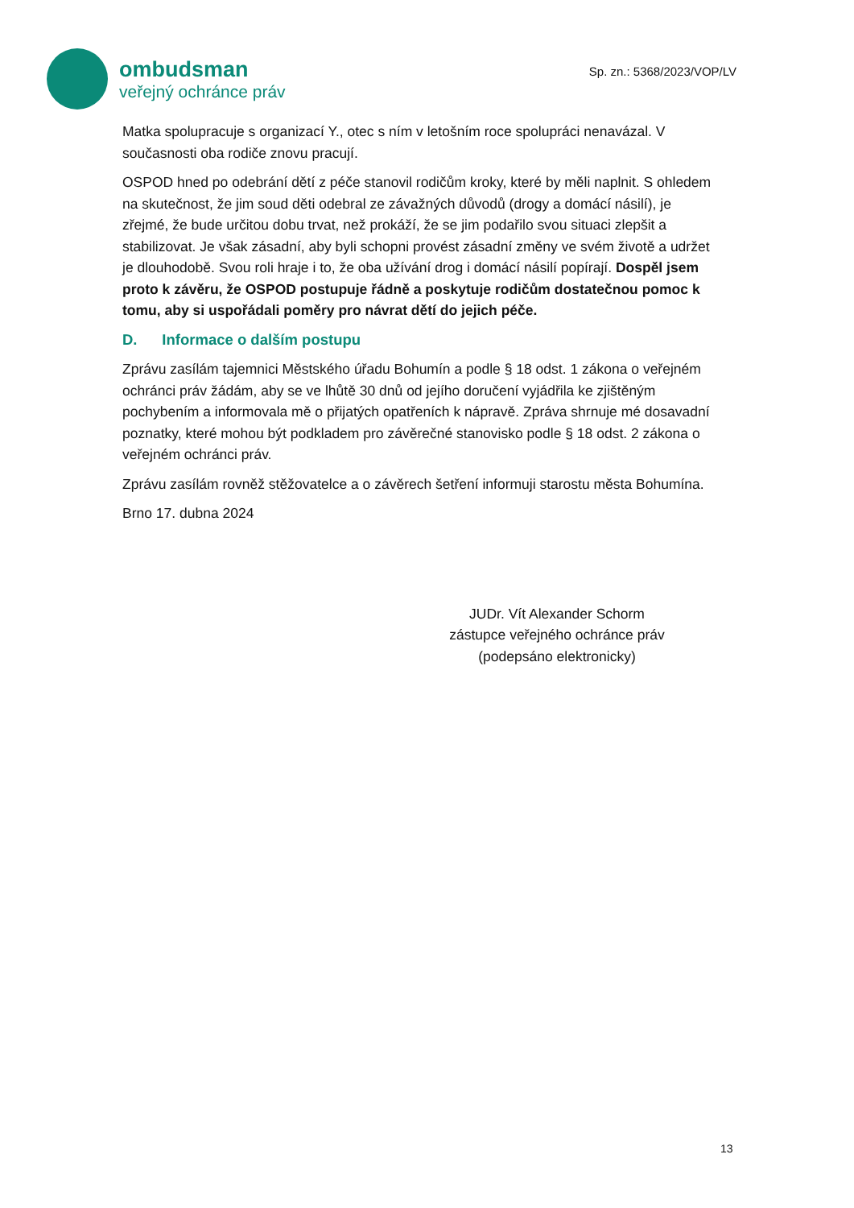ombudsman
veřejný ochránce práv
Sp. zn.: 5368/2023/VOP/LV
Matka spolupracuje s organizací Y., otec s ním v letošním roce spolupráci nenavázal. V současnosti oba rodiče znovu pracují.
OSPOD hned po odebrání dětí z péče stanovil rodičům kroky, které by měli naplnit. S ohledem na skutečnost, že jim soud děti odebral ze závažných důvodů (drogy a domácí násilí), je zřejmé, že bude určitou dobu trvat, než prokáží, že se jim podařilo svou situaci zlepšit a stabilizovat. Je však zásadní, aby byli schopni provést zásadní změny ve svém životě a udržet je dlouhodobě. Svou roli hraje i to, že oba užívání drog i domácí násilí popírají. Dospěl jsem proto k závěru, že OSPOD postupuje řádně a poskytuje rodičům dostatečnou pomoc k tomu, aby si uspořádali poměry pro návrat dětí do jejich péče.
D. Informace o dalším postupu
Zprávu zasílám tajemnici Městského úřadu Bohumín a podle § 18 odst. 1 zákona o veřejném ochránci práv žádám, aby se ve lhůtě 30 dnů od jejího doručení vyjádřila ke zjištěným pochybením a informovala mě o přijatých opatřeních k nápravě. Zpráva shrnuje mé dosavadní poznatky, které mohou být podkladem pro závěrečné stanovisko podle § 18 odst. 2 zákona o veřejném ochránci práv.
Zprávu zasílám rovněž stěžovatelce a o závěrech šetření informuji starostu města Bohumína.
Brno 17. dubna 2024
JUDr. Vít Alexander Schorm
zástupce veřejného ochránce práv
(podepsáno elektronicky)
13